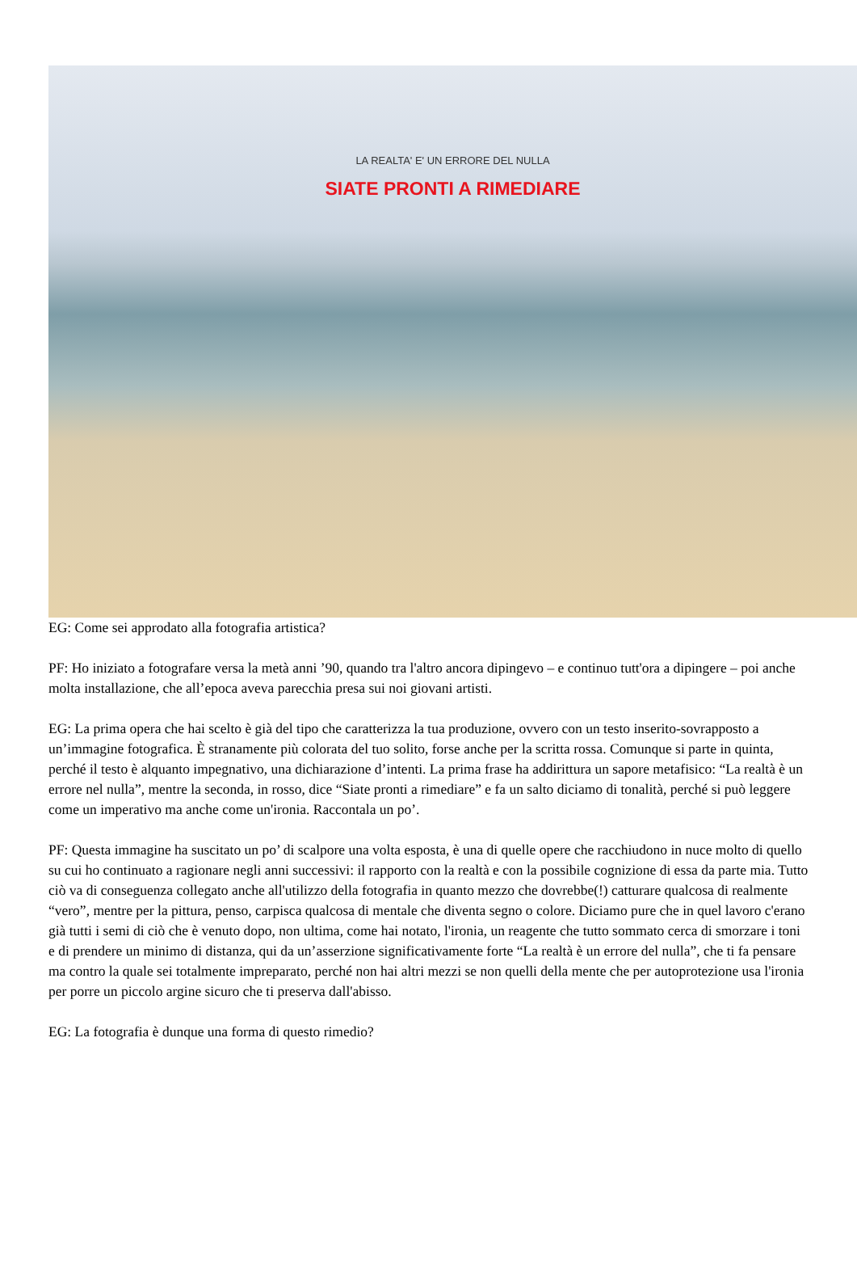LA REALTA' E' UN ERRORE DEL NULLA
SIATE PRONTI A RIMEDIARE
EG: Come sei approdato alla fotografia artistica?
PF: Ho iniziato a fotografare versa la metà anni ’90, quando tra l'altro ancora dipingevo – e continuo tutt'ora a dipingere – poi anche molta installazione, che all’epoca aveva parecchia presa sui noi giovani artisti.
EG: La prima opera che hai scelto è già del tipo che caratterizza la tua produzione, ovvero con un testo inserito-sovrapposto a un’immagine fotografica. È stranamente più colorata del tuo solito, forse anche per la scritta rossa. Comunque si parte in quinta, perché il testo è alquanto impegnativo, una dichiarazione d’intenti. La prima frase ha addirittura un sapore metafisico: “La realtà è un errore nel nulla”, mentre la seconda, in rosso, dice “Siate pronti a rimediare” e fa un salto diciamo di tonalità, perché si può leggere come un imperativo ma anche come un'ironia. Raccontala un po’.
PF: Questa immagine ha suscitato un po’ di scalpore una volta esposta, è una di quelle opere che racchiudono in nuce molto di quello su cui ho continuato a ragionare negli anni successivi: il rapporto con la realtà e con la possibile cognizione di essa da parte mia. Tutto ciò va di conseguenza collegato anche all'utilizzo della fotografia in quanto mezzo che dovrebbe(!) catturare qualcosa di realmente “vero”, mentre per la pittura, penso, carpisca qualcosa di mentale che diventa segno o colore. Diciamo pure che in quel lavoro c'erano già tutti i semi di ciò che è venuto dopo, non ultima, come hai notato, l'ironia, un reagente che tutto sommato cerca di smorzare i toni e di prendere un minimo di distanza, qui da un’asserzione significativamente forte “La realtà è un errore del nulla”, che ti fa pensare ma contro la quale sei totalmente impreparato, perché non hai altri mezzi se non quelli della mente che per autoprotezione usa l'ironia per porre un piccolo argine sicuro che ti preserva dall'abisso.
EG: La fotografia è dunque una forma di questo rimedio?